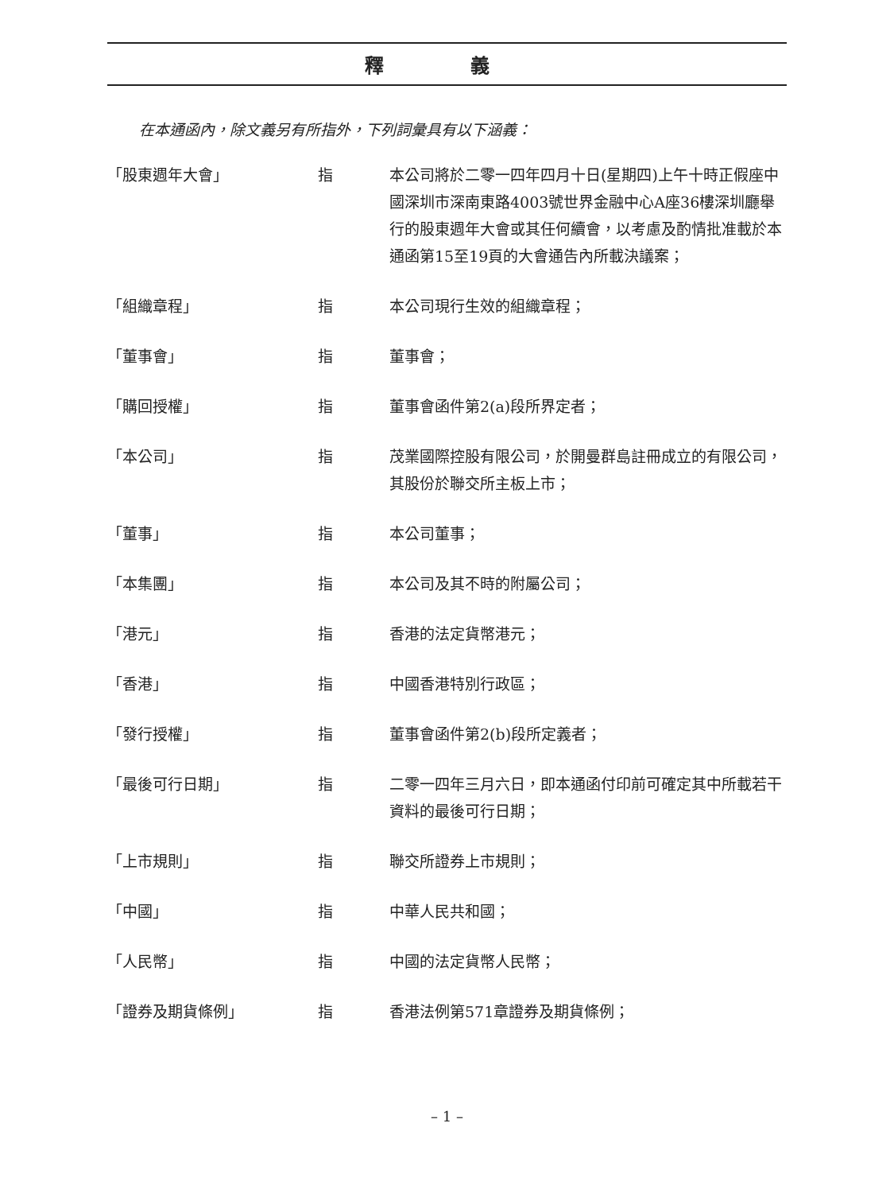釋 義
在本通函內，除文義另有所指外，下列詞彙具有以下涵義：
| 「股東週年大會」 | 指 | 本公司將於二零一四年四月十日(星期四)上午十時正假座中國深圳市深南東路4003號世界金融中心A座36樓深圳廳舉行的股東週年大會或其任何續會，以考慮及酌情批准載於本通函第15至19頁的大會通告內所載決議案； |
| 「組織章程」 | 指 | 本公司現行生效的組織章程； |
| 「董事會」 | 指 | 董事會； |
| 「購回授權」 | 指 | 董事會函件第2(a)段所界定者； |
| 「本公司」 | 指 | 茂業國際控股有限公司，於開曼群島註冊成立的有限公司，其股份於聯交所主板上市； |
| 「董事」 | 指 | 本公司董事； |
| 「本集團」 | 指 | 本公司及其不時的附屬公司； |
| 「港元」 | 指 | 香港的法定貨幣港元； |
| 「香港」 | 指 | 中國香港特別行政區； |
| 「發行授權」 | 指 | 董事會函件第2(b)段所定義者； |
| 「最後可行日期」 | 指 | 二零一四年三月六日，即本通函付印前可確定其中所載若干資料的最後可行日期； |
| 「上市規則」 | 指 | 聯交所證券上市規則； |
| 「中國」 | 指 | 中華人民共和國； |
| 「人民幣」 | 指 | 中國的法定貨幣人民幣； |
| 「證券及期貨條例」 | 指 | 香港法例第571章證券及期貨條例； |
– 1 –